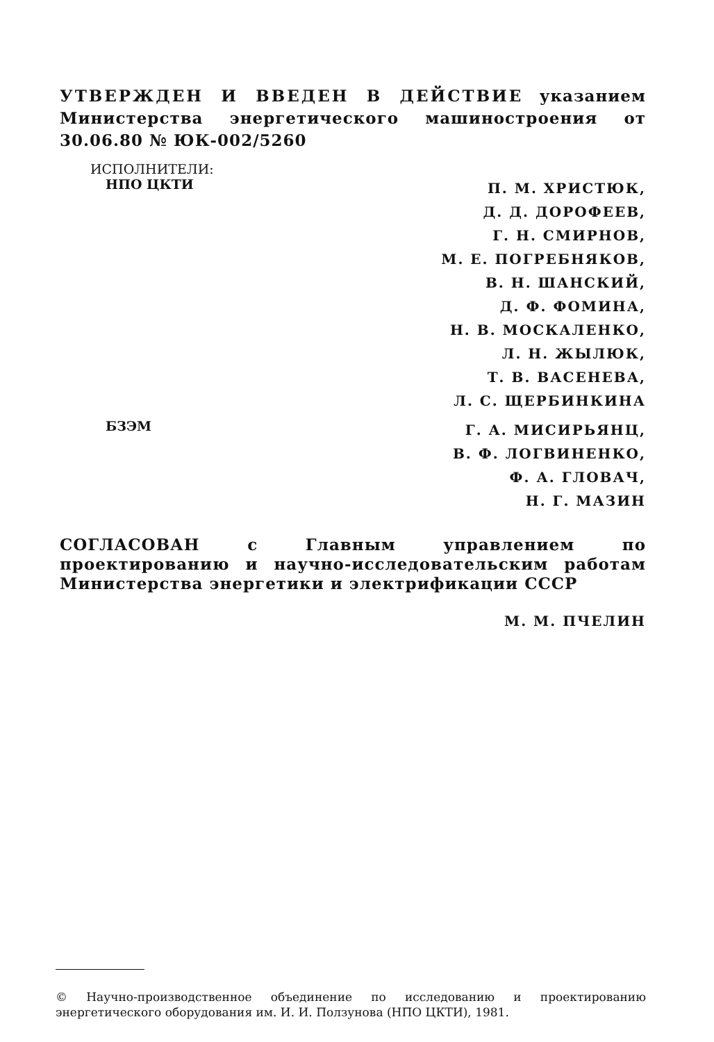УТВЕРЖДЕН И ВВЕДЕН В ДЕЙСТВИЕ указанием Министерства энергетического машиностроения от 30.06.80 № ЮК-002/5260
ИСПОЛНИТЕЛИ:
НПО ЦКТИ
П. М. ХРИСТЮК,
Д. Д. ДОРОФЕЕВ,
Г. Н. СМИРНОВ,
М. Е. ПОГРЕБНЯКОВ,
В. Н. ШАНСКИЙ,
Д. Ф. ФОМИНА,
Н. В. МОСКАЛЕНКО,
Л. Н. ЖЫЛЮК,
Т. В. ВАСЕНЕВА,
Л. С. ЩЕРБИНКИНА
БЗЭМ
Г. А. МИСИРЬЯНЦ,
В. Ф. ЛОГВИНЕНКО,
Ф. А. ГЛОВАЧ,
Н. Г. МАЗИН
СОГЛАСОВАН с Главным управлением по проектированию и научно-исследовательским работам Министерства энергетики и электрификации СССР
М. М. ПЧЕЛИН
© Научно-производственное объединение по исследованию и проектированию энергетического оборудования им. И. И. Ползунова (НПО ЦКТИ), 1981.